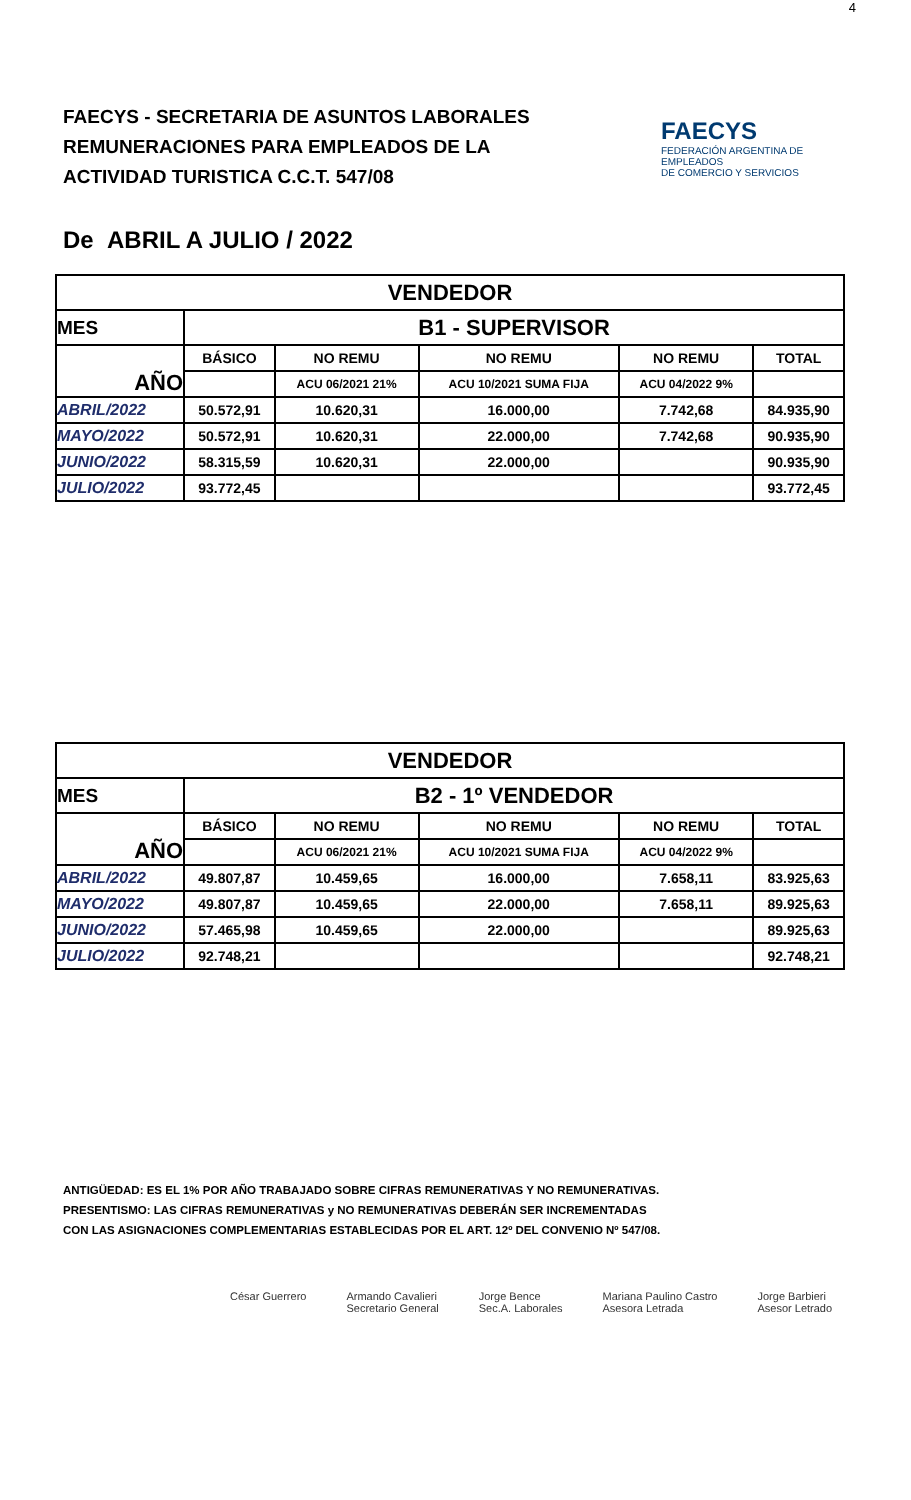4
FAECYS - SECRETARIA DE ASUNTOS LABORALES
REMUNERACIONES PARA EMPLEADOS DE LA
ACTIVIDAD TURISTICA C.C.T. 547/08
FAECYS
FEDERACIÓN ARGENTINA DE EMPLEADOS
DE COMERCIO Y SERVICIOS
De ABRIL A JULIO / 2022
| VENDEDOR | | | | | |
| --- | --- | --- | --- | --- | --- |
| MES | B1 - SUPERVISOR | | | | |
| AÑO | BÁSICO | NO REMU | NO REMU | NO REMU | TOTAL |
| | | ACU 06/2021 21% | ACU 10/2021 SUMA FIJA | ACU 04/2022 9% | |
| ABRIL/2022 | 50.572,91 | 10.620,31 | 16.000,00 | 7.742,68 | 84.935,90 |
| MAYO/2022 | 50.572,91 | 10.620,31 | 22.000,00 | 7.742,68 | 90.935,90 |
| JUNIO/2022 | 58.315,59 | 10.620,31 | 22.000,00 | | 90.935,90 |
| JULIO/2022 | 93.772,45 | | | | 93.772,45 |
| VENDEDOR | | | | | |
| --- | --- | --- | --- | --- | --- |
| MES | B2 - 1º VENDEDOR | | | | |
| AÑO | BÁSICO | NO REMU | NO REMU | NO REMU | TOTAL |
| | | ACU 06/2021 21% | ACU 10/2021 SUMA FIJA | ACU 04/2022 9% | |
| ABRIL/2022 | 49.807,87 | 10.459,65 | 16.000,00 | 7.658,11 | 83.925,63 |
| MAYO/2022 | 49.807,87 | 10.459,65 | 22.000,00 | 7.658,11 | 89.925,63 |
| JUNIO/2022 | 57.465,98 | 10.459,65 | 22.000,00 | | 89.925,63 |
| JULIO/2022 | 92.748,21 | | | | 92.748,21 |
ANTIGÜEDAD: ES EL 1% POR AÑO TRABAJADO SOBRE CIFRAS REMUNERATIVAS Y NO REMUNERATIVAS.
PRESENTISMO: LAS CIFRAS REMUNERATIVAS y NO REMUNERATIVAS DEBERÁN SER INCREMENTADAS
CON LAS ASIGNACIONES COMPLEMENTARIAS ESTABLECIDAS POR EL ART. 12º DEL CONVENIO Nº 547/08.
César Guerrero Armando Cavalieri
Secretario General
Jorge Bence
Sec.A. Laborales
Mariana Paulino Castro
Asesora Letrada
Jorge Barbieri
Asesor Letrado